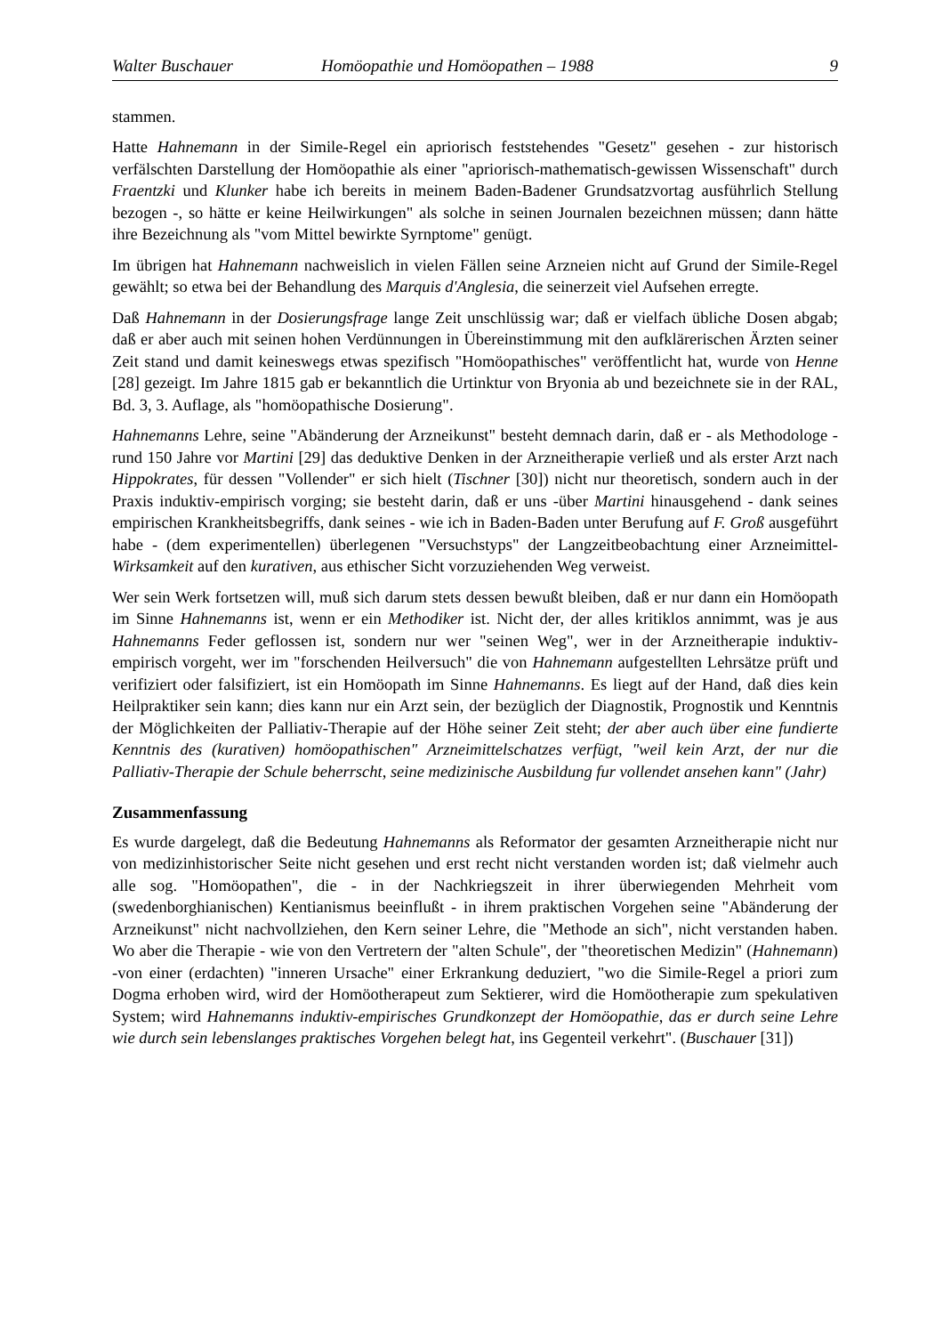Walter Buschauer Homöopathie und Homöopathen – 1988 9
stammen.
Hatte Hahnemann in der Simile-Regel ein apriorisch feststehendes "Gesetz" gesehen - zur historisch verfälschten Darstellung der Homöopathie als einer "apriorisch-mathematisch-gewissen Wissenschaft" durch Fraentzki und Klunker habe ich bereits in meinem Baden-Badener Grundsatzvortag ausführlich Stellung bezogen -, so hätte er keine Heilwirkungen" als solche in seinen Journalen bezeichnen müssen; dann hätte ihre Bezeichnung als "vom Mittel bewirkte Syrnptome" genügt.
Im übrigen hat Hahnemann nachweislich in vielen Fällen seine Arzneien nicht auf Grund der Simile-Regel gewählt; so etwa bei der Behandlung des Marquis d'Anglesia, die seinerzeit viel Aufsehen erregte.
Daß Hahnemann in der Dosierungsfrage lange Zeit unschlüssig war; daß er vielfach übliche Dosen abgab; daß er aber auch mit seinen hohen Verdünnungen in Übereinstimmung mit den aufklärerischen Ärzten seiner Zeit stand und damit keineswegs etwas spezifisch "Homöopathisches" veröffentlicht hat, wurde von Henne [28] gezeigt. Im Jahre 1815 gab er bekanntlich die Urtinktur von Bryonia ab und bezeichnete sie in der RAL, Bd. 3, 3. Auflage, als "homöopathische Dosierung".
Hahnemanns Lehre, seine "Abänderung der Arzneikunst" besteht demnach darin, daß er - als Methodologe - rund 150 Jahre vor Martini [29] das deduktive Denken in der Arzneitherapie verließ und als erster Arzt nach Hippokrates, für dessen "Vollender" er sich hielt (Tischner [30]) nicht nur theoretisch, sondern auch in der Praxis induktiv-empirisch vorging; sie besteht darin, daß er uns -über Martini hinausgehend - dank seines empirischen Krankheitsbegriffs, dank seines - wie ich in Baden-Baden unter Berufung auf F. Groß ausgeführt habe - (dem experimentellen) überlegenen "Versuchstyps" der Langzeitbeobachtung einer Arzneimittel-Wirksamkeit auf den kurativen, aus ethischer Sicht vorzuziehenden Weg verweist.
Wer sein Werk fortsetzen will, muß sich darum stets dessen bewußt bleiben, daß er nur dann ein Homöopath im Sinne Hahnemanns ist, wenn er ein Methodiker ist. Nicht der, der alles kritiklos annimmt, was je aus Hahnemanns Feder geflossen ist, sondern nur wer "seinen Weg", wer in der Arzneitherapie induktiv-empirisch vorgeht, wer im "forschenden Heilversuch" die von Hahnemann aufgestellten Lehrsätze prüft und verifiziert oder falsifiziert, ist ein Homöopath im Sinne Hahnemanns. Es liegt auf der Hand, daß dies kein Heilpraktiker sein kann; dies kann nur ein Arzt sein, der bezüglich der Diagnostik, Prognostik und Kenntnis der Möglichkeiten der Palliativ-Therapie auf der Höhe seiner Zeit steht; der aber auch über eine fundierte Kenntnis des (kurativen) homöopathischen" Arzneimittelschatzes verfügt, "weil kein Arzt, der nur die Palliativ-Therapie der Schule beherrscht, seine medizinische Ausbildung fur vollendet ansehen kann" (Jahr)
Zusammenfassung
Es wurde dargelegt, daß die Bedeutung Hahnemanns als Reformator der gesamten Arzneitherapie nicht nur von medizinhistorischer Seite nicht gesehen und erst recht nicht verstanden worden ist; daß vielmehr auch alle sog. "Homöopathen", die - in der Nachkriegszeit in ihrer überwiegenden Mehrheit vom (swedenborghianischen) Kentianismus beeinflußt - in ihrem praktischen Vorgehen seine "Abänderung der Arzneikunst" nicht nachvollziehen, den Kern seiner Lehre, die "Methode an sich", nicht verstanden haben. Wo aber die Therapie - wie von den Vertretern der "alten Schule", der "theoretischen Medizin" (Hahnemann) -von einer (erdachten) "inneren Ursache" einer Erkrankung deduziert, "wo die Simile-Regel a priori zum Dogma erhoben wird, wird der Homöotherapeut zum Sektierer, wird die Homöotherapie zum spekulativen System; wird Hahnemanns induktiv-empirisches Grundkonzept der Homöopathie, das er durch seine Lehre wie durch sein lebenslanges praktisches Vorgehen belegt hat, ins Gegenteil verkehrt". (Buschauer [31])